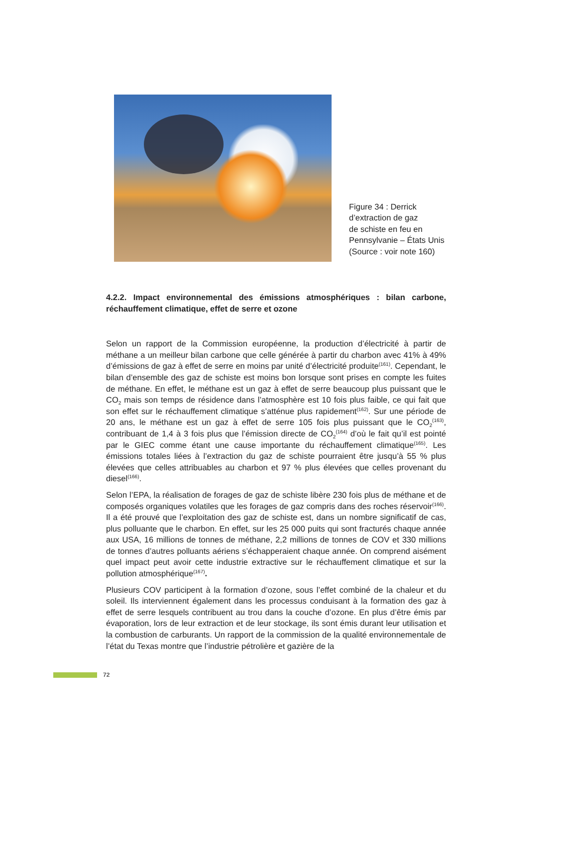Figure 34 : Derrick
d’extraction de gaz
de schiste en feu en
Pennsylvanie – États Unis
(Source : voir note 160)
4.2.2. Impact environnemental des émissions atmosphériques : bilan carbone, réchauffement climatique, effet de serre et ozone
Selon un rapport de la Commission européenne, la production d’électricité à partir de méthane a un meilleur bilan carbone que celle générée à partir du charbon avec 41% à 49% d’émissions de gaz à effet de serre en moins par unité d’électricité produite<sup>(161)</sup>. Cependant, le bilan d’ensemble des gaz de schiste est moins bon lorsque sont prises en compte les fuites de méthane. En effet, le méthane est un gaz à effet de serre beaucoup plus puissant que le CO<sub>2</sub> mais son temps de résidence dans l’atmosphère est 10 fois plus faible, ce qui fait que son effet sur le réchauffement climatique s’atténue plus rapidement<sup>(162)</sup>. Sur une période de 20 ans, le méthane est un gaz à effet de serre 105 fois plus puissant que le CO<sub>2</sub><sup>(163)</sup>, contribuant de 1,4 à 3 fois plus que l’émission directe de CO<sub>2</sub><sup>(164)</sup> d’où le fait qu’il est pointé par le GIEC comme étant une cause importante du réchauffement climatique<sup>(165)</sup>. Les émissions totales liées à l’extraction du gaz de schiste pourraient être jusqu’à 55 % plus élevées que celles attribuables au charbon et 97 % plus élevées que celles provenant du diesel<sup>(166)</sup>.
Selon l’EPA, la réalisation de forages de gaz de schiste libère 230 fois plus de méthane et de composés organiques volatiles que les forages de gaz compris dans des roches réservoir<sup>(166)</sup>. Il a été prouvé que l’exploitation des gaz de schiste est, dans un nombre significatif de cas, plus polluante que le charbon. En effet, sur les 25 000 puits qui sont fracturés chaque année aux USA, 16 millions de tonnes de méthane, 2,2 millions de tonnes de COV et 330 millions de tonnes d’autres polluants aériens s’échapperaient chaque année. On comprend aisément quel impact peut avoir cette industrie extractive sur le réchauffement climatique et sur la pollution atmosphérique<sup>(167)</sup>.
Plusieurs COV participent à la formation d’ozone, sous l’effet combiné de la chaleur et du soleil. Ils interviennent également dans les processus conduisant à la formation des gaz à effet de serre lesquels contribuent au trou dans la couche d’ozone. En plus d’être émis par évaporation, lors de leur extraction et de leur stockage, ils sont émis durant leur utilisation et la combustion de carburants. Un rapport de la commission de la qualité environnementale de l’état du Texas montre que l’industrie pétrolière et gazière de la
72